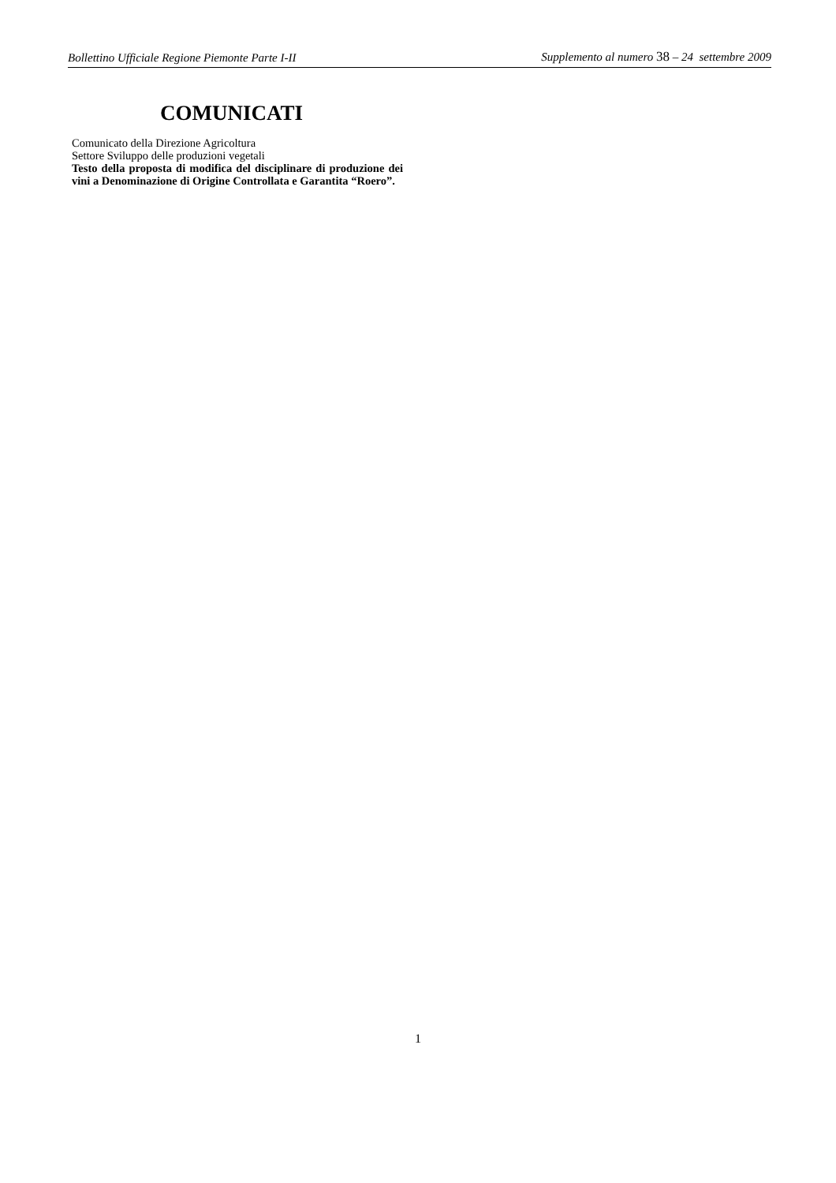Bollettino Ufficiale Regione Piemonte Parte I-II Supplemento al numero 38 – 24 settembre 2009
COMUNICATI
Comunicato della Direzione Agricoltura
Settore Sviluppo delle produzioni vegetali
Testo della proposta di modifica del disciplinare di produzione dei vini a Denominazione di Origine Controllata e Garantita “Roero”.
1